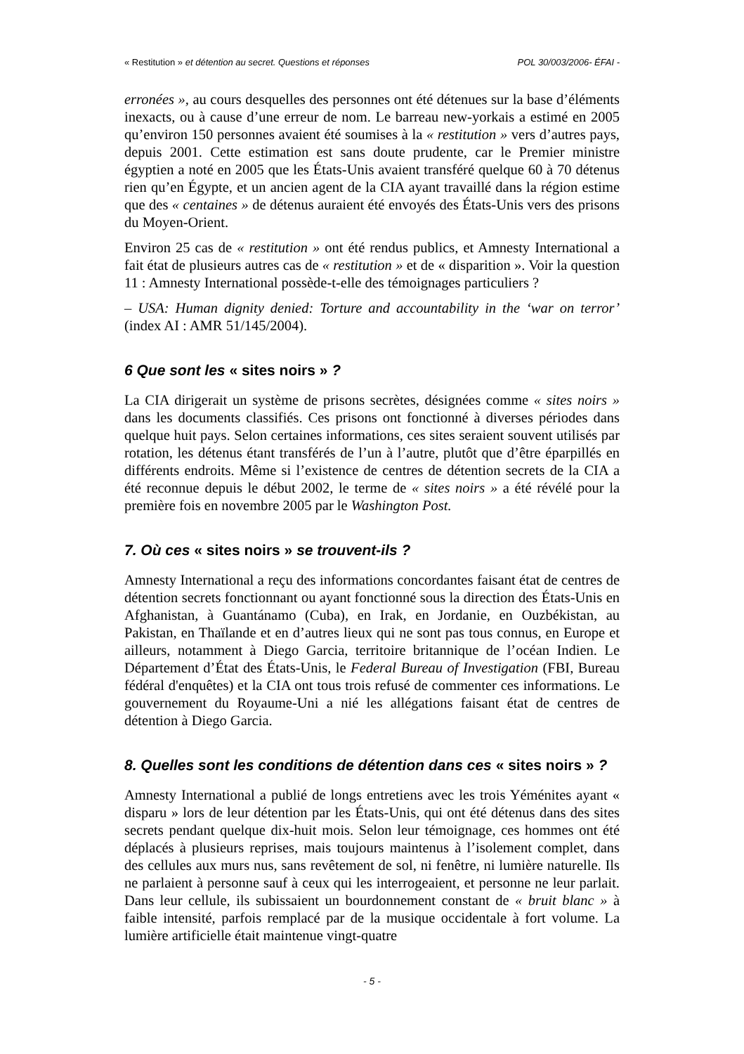« Restitution » et détention au secret. Questions et réponses POL 30/003/2006- ÉFAI -
erronées », au cours desquelles des personnes ont été détenues sur la base d’éléments inexacts, ou à cause d’une erreur de nom. Le barreau new-yorkais a estimé en 2005 qu’environ 150 personnes avaient été soumises à la « restitution » vers d’autres pays, depuis 2001. Cette estimation est sans doute prudente, car le Premier ministre égyptien a noté en 2005 que les États-Unis avaient transféré quelque 60 à 70 détenus rien qu’en Égypte, et un ancien agent de la CIA ayant travaillé dans la région estime que des « centaines » de détenus auraient été envoyés des États-Unis vers des prisons du Moyen-Orient.
Environ 25 cas de « restitution » ont été rendus publics, et Amnesty International a fait état de plusieurs autres cas de « restitution » et de « disparition ». Voir la question 11 : Amnesty International possède-t-elle des témoignages particuliers ?
– USA: Human dignity denied: Torture and accountability in the ‘war on terror’ (index AI : AMR 51/145/2004).
6 Que sont les « sites noirs » ?
La CIA dirigerait un système de prisons secrètes, désignées comme « sites noirs » dans les documents classifiés. Ces prisons ont fonctionné à diverses périodes dans quelque huit pays. Selon certaines informations, ces sites seraient souvent utilisés par rotation, les détenus étant transférés de l’un à l’autre, plutôt que d’être éparpillés en différents endroits. Même si l’existence de centres de détention secrets de la CIA a été reconnue depuis le début 2002, le terme de « sites noirs » a été révélé pour la première fois en novembre 2005 par le Washington Post.
7. Où ces « sites noirs » se trouvent-ils ?
Amnesty International a reçu des informations concordantes faisant état de centres de détention secrets fonctionnant ou ayant fonctionné sous la direction des États-Unis en Afghanistan, à Guantánamo (Cuba), en Irak, en Jordanie, en Ouzbékistan, au Pakistan, en Thaïlande et en d’autres lieux qui ne sont pas tous connus, en Europe et ailleurs, notamment à Diego Garcia, territoire britannique de l’océan Indien. Le Département d’État des États-Unis, le Federal Bureau of Investigation (FBI, Bureau fédéral d'enquêtes) et la CIA ont tous trois refusé de commenter ces informations. Le gouvernement du Royaume-Uni a nié les allégations faisant état de centres de détention à Diego Garcia.
8. Quelles sont les conditions de détention dans ces « sites noirs » ?
Amnesty International a publié de longs entretiens avec les trois Yéménites ayant « disparu » lors de leur détention par les États-Unis, qui ont été détenus dans des sites secrets pendant quelque dix-huit mois. Selon leur témoignage, ces hommes ont été déplacés à plusieurs reprises, mais toujours maintenus à l’isolement complet, dans des cellules aux murs nus, sans revêtement de sol, ni fenêtre, ni lumière naturelle. Ils ne parlaient à personne sauf à ceux qui les interrogeaient, et personne ne leur parlait. Dans leur cellule, ils subissaient un bourdonnement constant de « bruit blanc » à faible intensité, parfois remplacé par de la musique occidentale à fort volume. La lumière artificielle était maintenue vingt-quatre
- 5 -